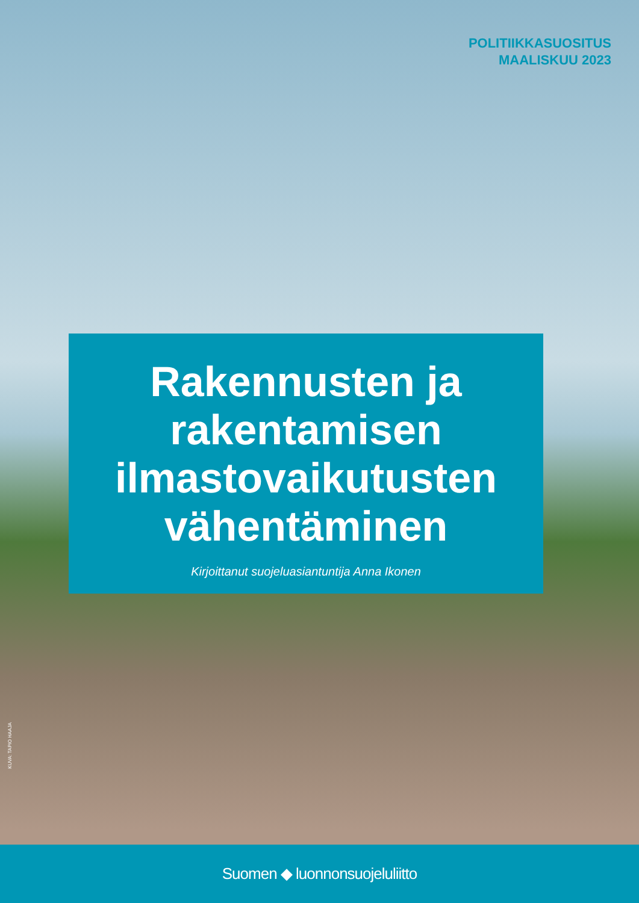POLITIIKKASUOSITUS
MAALISKUU 2023
Rakennusten ja rakentamisen ilmastovaikutusten vähentäminen
Kirjoittanut suojeluasiantuntija Anna Ikonen
KUVA: TAPIO HAAJA
Suomen ◆ luonnonsuojeluliitto